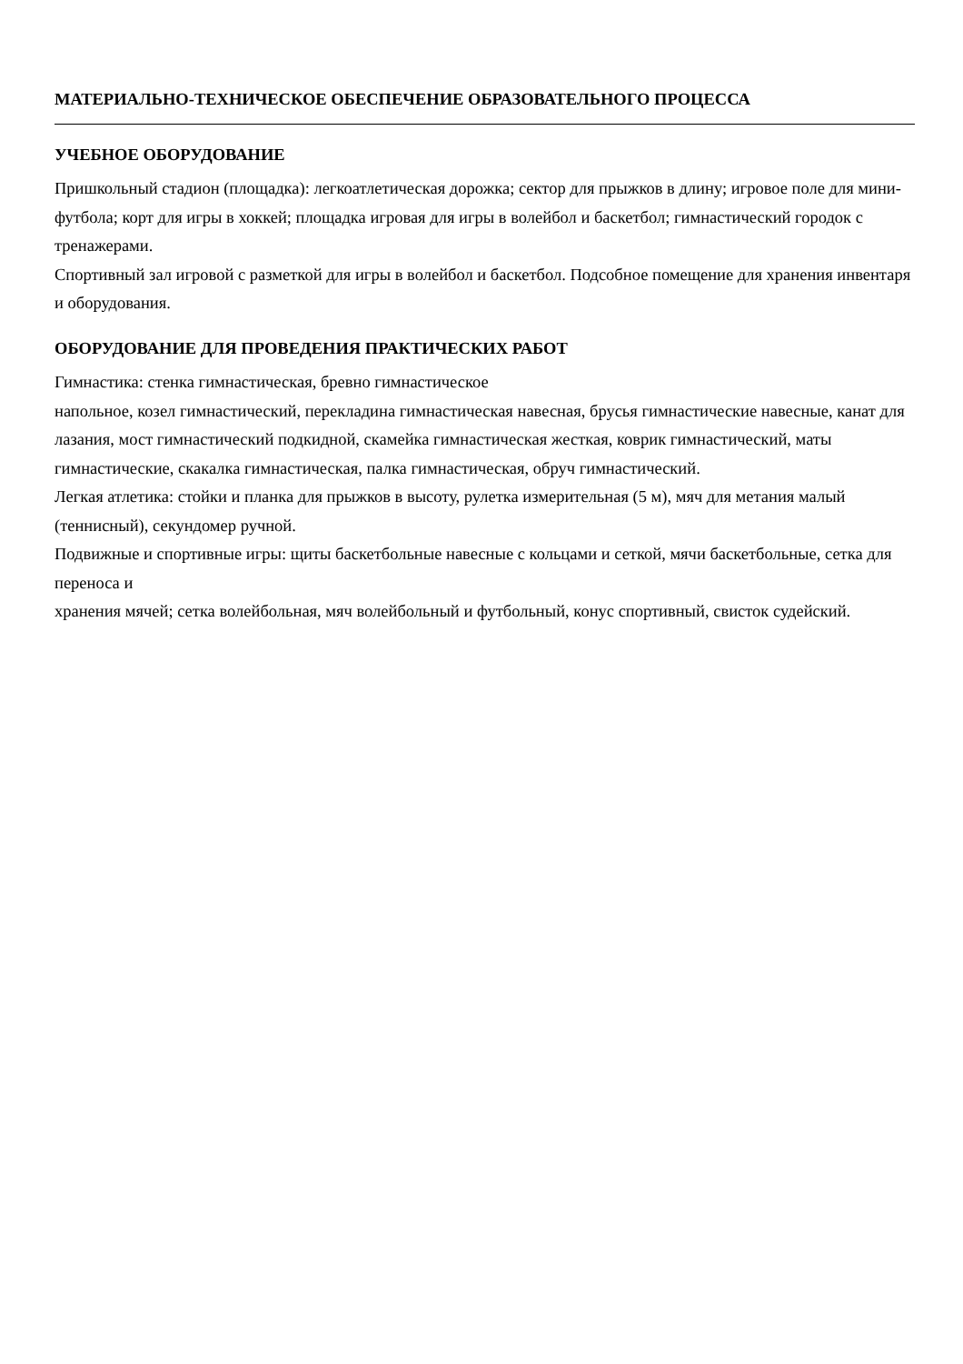МАТЕРИАЛЬНО-ТЕХНИЧЕСКОЕ ОБЕСПЕЧЕНИЕ ОБРАЗОВАТЕЛЬНОГО ПРОЦЕССА
УЧЕБНОЕ ОБОРУДОВАНИЕ
Пришкольный стадион (площадка): легкоатлетическая дорожка; сектор для прыжков в длину; игровое поле для мини-футбола; корт для игры в хоккей; площадка игровая для игры в волейбол и баскетбол; гимнастический городок с тренажерами.
Спортивный зал игровой с разметкой для игры в волейбол и баскетбол. Подсобное помещение для хранения инвентаря и оборудования.
ОБОРУДОВАНИЕ ДЛЯ ПРОВЕДЕНИЯ ПРАКТИЧЕСКИХ РАБОТ
Гимнастика: стенка гимнастическая, бревно гимнастическое
напольное, козел гимнастический, перекладина гимнастическая навесная, брусья гимнастические навесные, канат для лазания, мост гимнастический подкидной, скамейка гимнастическая жесткая, коврик гимнастический, маты гимнастические, скакалка гимнастическая, палка гимнастическая, обруч гимнастический.
Легкая атлетика: стойки и планка для прыжков в высоту, рулетка измерительная (5 м), мяч для метания малый (теннисный), секундомер ручной.
Подвижные и спортивные игры: щиты баскетбольные навесные с кольцами и сеткой, мячи баскетбольные, сетка для переноса и
хранения мячей; сетка волейбольная, мяч волейбольный и футбольный, конус спортивный, свисток судейский.